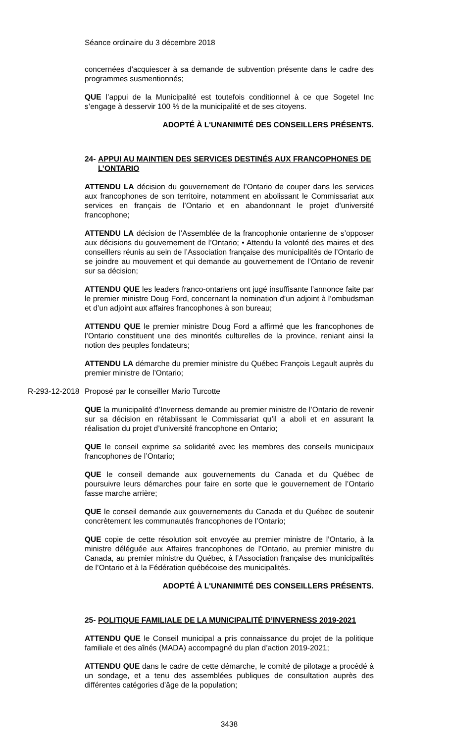Séance ordinaire du 3 décembre 2018
concernées d'acquiescer à sa demande de subvention présente dans le cadre des programmes susmentionnés;
QUE l’appui de la Municipalité est toutefois conditionnel à ce que Sogetel Inc s’engage à desservir 100 % de la municipalité et de ses citoyens.
ADOPTÉ À L'UNANIMITÉ DES CONSEILLERS PRÉSENTS.
24- APPUI AU MAINTIEN DES SERVICES DESTINÉS AUX FRANCOPHONES DE L’ONTARIO
ATTENDU LA décision du gouvernement de l’Ontario de couper dans les services aux francophones de son territoire, notamment en abolissant le Commissariat aux services en français de l’Ontario et en abandonnant le projet d’université francophone;
ATTENDU LA décision de l’Assemblée de la francophonie ontarienne de s’opposer aux décisions du gouvernement de l’Ontario; • Attendu la volonté des maires et des conseillers réunis au sein de l’Association française des municipalités de l’Ontario de se joindre au mouvement et qui demande au gouvernement de l’Ontario de revenir sur sa décision;
ATTENDU QUE les leaders franco-ontariens ont jugé insuffisante l’annonce faite par le premier ministre Doug Ford, concernant la nomination d’un adjoint à l’ombudsman et d’un adjoint aux affaires francophones à son bureau;
ATTENDU QUE le premier ministre Doug Ford a affirmé que les francophones de l’Ontario constituent une des minorités culturelles de la province, reniant ainsi la notion des peuples fondateurs;
ATTENDU LA démarche du premier ministre du Québec François Legault auprès du premier ministre de l’Ontario;
R-293-12-2018 Proposé par le conseiller Mario Turcotte
QUE la municipalité d’Inverness demande au premier ministre de l’Ontario de revenir sur sa décision en rétablissant le Commissariat qu’il a aboli et en assurant la réalisation du projet d’université francophone en Ontario;
QUE le conseil exprime sa solidarité avec les membres des conseils municipaux francophones de l’Ontario;
QUE le conseil demande aux gouvernements du Canada et du Québec de poursuivre leurs démarches pour faire en sorte que le gouvernement de l’Ontario fasse marche arrière;
QUE le conseil demande aux gouvernements du Canada et du Québec de soutenir concrètement les communautés francophones de l’Ontario;
QUE copie de cette résolution soit envoyée au premier ministre de l’Ontario, à la ministre déléguée aux Affaires francophones de l’Ontario, au premier ministre du Canada, au premier ministre du Québec, à l’Association française des municipalités de l’Ontario et à la Fédération québécoise des municipalités.
ADOPTÉ À L'UNANIMITÉ DES CONSEILLERS PRÉSENTS.
25- POLITIQUE FAMILIALE DE LA MUNICIPALITÉ D’INVERNESS 2019-2021
ATTENDU QUE le Conseil municipal a pris connaissance du projet de la politique familiale et des aînés (MADA) accompagné du plan d’action 2019-2021;
ATTENDU QUE dans le cadre de cette démarche, le comité de pilotage a procédé à un sondage, et a tenu des assemblées publiques de consultation auprès des différentes catégories d’âge de la population;
3438